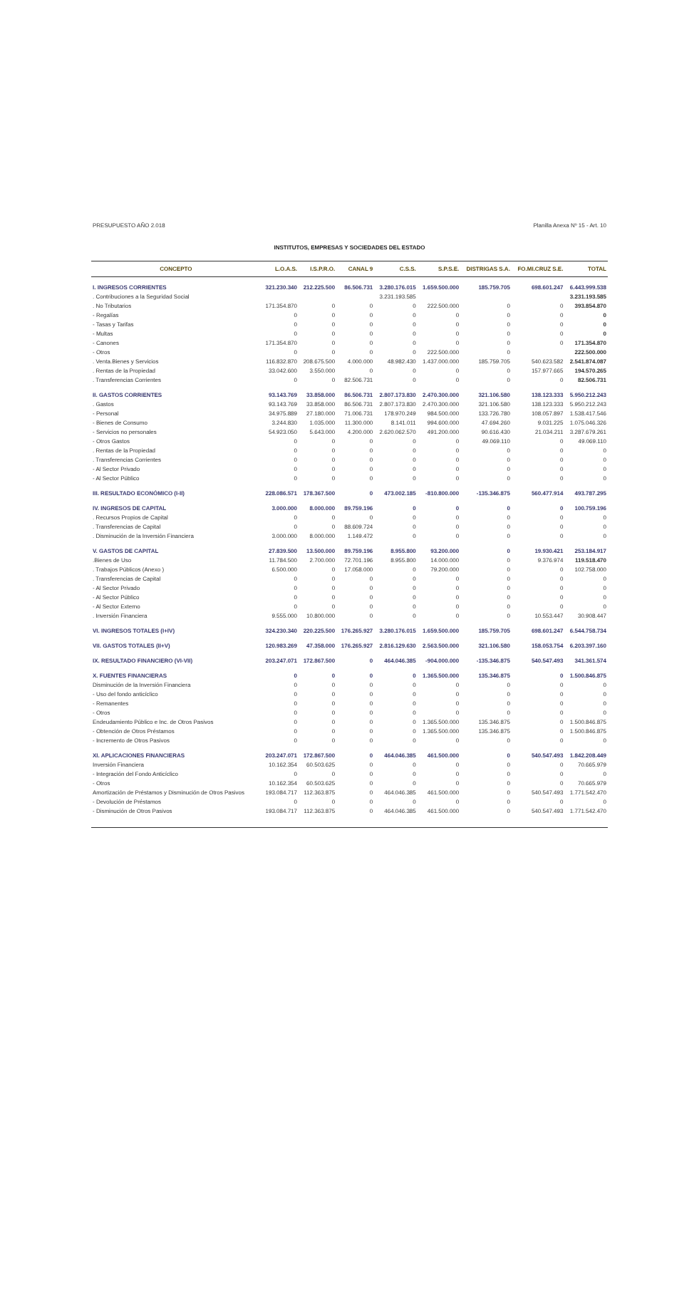PRESUPUESTO AÑO 2.018 Planilla Anexa Nº 15 - Art. 10
INSTITUTOS, EMPRESAS Y SOCIEDADES DEL ESTADO
| CONCEPTO | L.O.A.S. | I.S.P.R.O. | CANAL 9 | C.S.S. | S.P.S.E. | DISTRIGAS S.A. | FO.MI.CRUZ S.E. | TOTAL |
| --- | --- | --- | --- | --- | --- | --- | --- | --- |
| I. INGRESOS CORRIENTES | 321.230.340 | 212.225.500 | 86.506.731 | 3.280.176.015 | 1.659.500.000 | 185.759.705 | 698.601.247 | 6.443.999.538 |
| . Contribuciones a la Seguridad Social | | | | 3.231.193.585 | | | | 3.231.193.585 |
| . No Tributarios | 171.354.870 | 0 | 0 | 0 | 222.500.000 | 0 | 0 | 393.854.870 |
| - Regalías | 0 | 0 | 0 | 0 | 0 | 0 | 0 | 0 |
| - Tasas y Tarifas | 0 | 0 | 0 | 0 | 0 | 0 | 0 | 0 |
| - Multas | 0 | 0 | 0 | 0 | 0 | 0 | 0 | 0 |
| - Canones | 171.354.870 | 0 | 0 | 0 | 0 | 0 | 0 | 171.354.870 |
| - Otros | 0 | 0 | 0 | 0 | 222.500.000 | 0 | | 222.500.000 |
| . Venta.Bienes y Servicios | 116.832.870 | 208.675.500 | 4.000.000 | 48.982.430 | 1.437.000.000 | 185.759.705 | 540.623.582 | 2.541.874.087 |
| . Rentas de la Propiedad | 33.042.600 | 3.550.000 | 0 | 0 | 0 | 0 | 157.977.665 | 194.570.265 |
| . Transferencias Corrientes | 0 | 0 | 82.506.731 | 0 | 0 | 0 | 0 | 82.506.731 |
| II. GASTOS CORRIENTES | 93.143.769 | 33.858.000 | 86.506.731 | 2.807.173.830 | 2.470.300.000 | 321.106.580 | 138.123.333 | 5.950.212.243 |
| . Gastos | 93.143.769 | 33.858.000 | 86.506.731 | 2.807.173.830 | 2.470.300.000 | 321.106.580 | 138.123.333 | 5.950.212.243 |
| - Personal | 34.975.889 | 27.180.000 | 71.006.731 | 178.970.249 | 984.500.000 | 133.726.780 | 108.057.897 | 1.538.417.546 |
| - Bienes de Consumo | 3.244.830 | 1.035.000 | 11.300.000 | 8.141.011 | 994.600.000 | 47.694.260 | 9.031.225 | 1.075.046.326 |
| - Servicios no personales | 54.923.050 | 5.643.000 | 4.200.000 | 2.620.062.570 | 491.200.000 | 90.616.430 | 21.034.211 | 3.287.679.261 |
| - Otros Gastos | 0 | 0 | 0 | 0 | 0 | 49.069.110 | 0 | 49.069.110 |
| . Rentas de la Propiedad | 0 | 0 | 0 | 0 | 0 | 0 | 0 | 0 |
| . Transferencias Corrientes | 0 | 0 | 0 | 0 | 0 | 0 | 0 | 0 |
| - Al Sector Privado | 0 | 0 | 0 | 0 | 0 | 0 | 0 | 0 |
| - Al Sector Público | 0 | 0 | 0 | 0 | 0 | 0 | 0 | 0 |
| III. RESULTADO ECONÓMICO (I-II) | 228.086.571 | 178.367.500 | 0 | 473.002.185 | -810.800.000 | -135.346.875 | 560.477.914 | 493.787.295 |
| IV. INGRESOS DE CAPITAL | 3.000.000 | 8.000.000 | 89.759.196 | 0 | 0 | 0 | 0 | 100.759.196 |
| . Recursos Propios de Capital | 0 | 0 | 0 | 0 | 0 | 0 | 0 | 0 |
| . Transferencias de Capital | 0 | 0 | 88.609.724 | 0 | 0 | 0 | 0 | 0 |
| . Disminución de la Inversión Financiera | 3.000.000 | 8.000.000 | 1.149.472 | 0 | 0 | 0 | 0 | 0 |
| V. GASTOS DE CAPITAL | 27.839.500 | 13.500.000 | 89.759.196 | 8.955.800 | 93.200.000 | 0 | 19.930.421 | 253.184.917 |
| .Bienes de Uso | 11.784.500 | 2.700.000 | 72.701.196 | 8.955.800 | 14.000.000 | 0 | 9.376.974 | 119.518.470 |
| . Trabajos Públicos (Anexo ) | 6.500.000 | 0 | 17.058.000 | 0 | 79.200.000 | 0 | 0 | 102.758.000 |
| . Transferencias de Capital | 0 | 0 | 0 | 0 | 0 | 0 | 0 | 0 |
| - Al Sector Privado | 0 | 0 | 0 | 0 | 0 | 0 | 0 | 0 |
| - Al Sector Público | 0 | 0 | 0 | 0 | 0 | 0 | 0 | 0 |
| - Al Sector Externo | 0 | 0 | 0 | 0 | 0 | 0 | 0 | 0 |
| . Inversión Financiera | 9.555.000 | 10.800.000 | 0 | 0 | 0 | 0 | 10.553.447 | 30.908.447 |
| VI. INGRESOS TOTALES (I+IV) | 324.230.340 | 220.225.500 | 176.265.927 | 3.280.176.015 | 1.659.500.000 | 185.759.705 | 698.601.247 | 6.544.758.734 |
| VII. GASTOS TOTALES (II+V) | 120.983.269 | 47.358.000 | 176.265.927 | 2.816.129.630 | 2.563.500.000 | 321.106.580 | 158.053.754 | 6.203.397.160 |
| IX. RESULTADO FINANCIERO (VI-VII) | 203.247.071 | 172.867.500 | 0 | 464.046.385 | -904.000.000 | -135.346.875 | 540.547.493 | 341.361.574 |
| X. FUENTES FINANCIERAS | 0 | 0 | 0 | 0 | 1.365.500.000 | 135.346.875 | 0 | 1.500.846.875 |
| Disminución de la Inversión Financiera | 0 | 0 | 0 | 0 | 0 | 0 | 0 | 0 |
| - Uso del fondo anticíclico | 0 | 0 | 0 | 0 | 0 | 0 | 0 | 0 |
| - Remanentes | 0 | 0 | 0 | 0 | 0 | 0 | 0 | 0 |
| - Otros | 0 | 0 | 0 | 0 | 0 | 0 | 0 | 0 |
| Endeudamiento Público e Inc. de Otros Pasivos | 0 | 0 | 0 | 0 | 1.365.500.000 | 135.346.875 | 0 | 1.500.846.875 |
| - Obtención de Otros Préstamos | 0 | 0 | 0 | 0 | 1.365.500.000 | 135.346.875 | 0 | 1.500.846.875 |
| - Incremento de Otros Pasivos | 0 | 0 | 0 | 0 | 0 | 0 | 0 | 0 |
| XI. APLICACIONES FINANCIERAS | 203.247.071 | 172.867.500 | 0 | 464.046.385 | 461.500.000 | 0 | 540.547.493 | 1.842.208.449 |
| Inversión Financiera | 10.162.354 | 60.503.625 | 0 | 0 | 0 | 0 | 0 | 70.665.979 |
| - Integración del Fondo Anticíclico | 0 | 0 | 0 | 0 | 0 | 0 | 0 | 0 |
| - Otros | 10.162.354 | 60.503.625 | 0 | 0 | 0 | 0 | 0 | 70.665.979 |
| Amortización de Préstamos y Disminución de Otros Pasivos | 193.084.717 | 112.363.875 | 0 | 464.046.385 | 461.500.000 | 0 | 540.547.493 | 1.771.542.470 |
| - Devolución de Préstamos | 0 | 0 | 0 | 0 | 0 | 0 | 0 | 0 |
| - Disminución de Otros Pasivos | 193.084.717 | 112.363.875 | 0 | 464.046.385 | 461.500.000 | 0 | 540.547.493 | 1.771.542.470 |